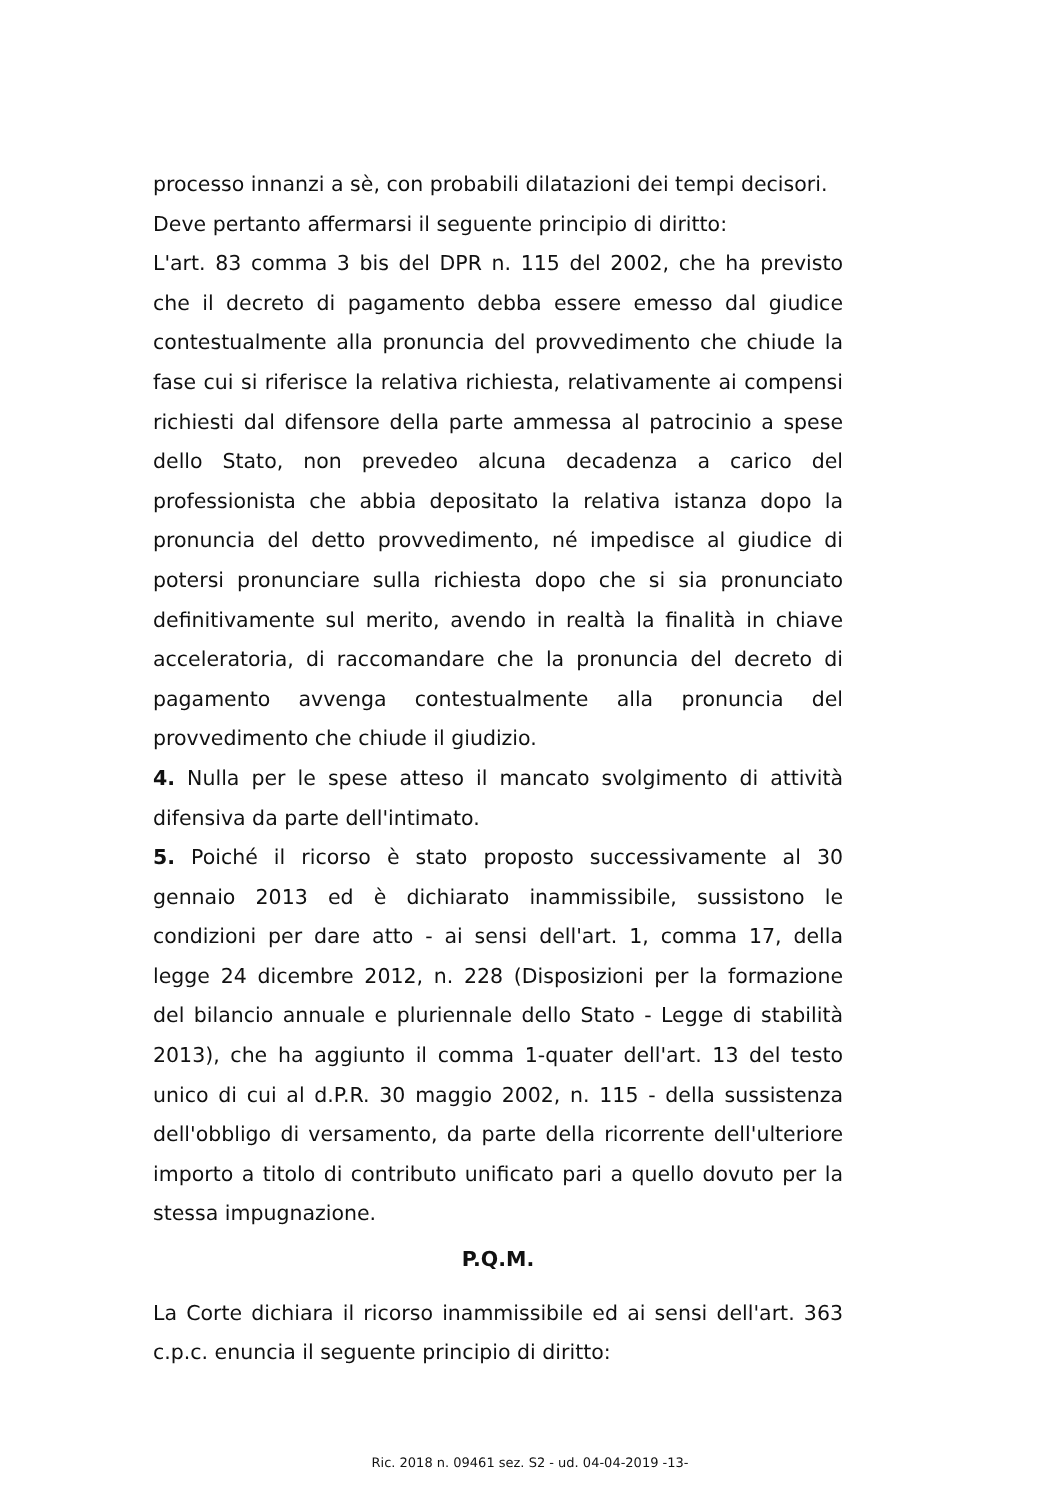processo innanzi a sè, con probabili dilatazioni dei tempi decisori.
Deve pertanto affermarsi il seguente principio di diritto:
L'art. 83 comma 3 bis del DPR n. 115 del 2002, che ha previsto che il decreto di pagamento debba essere emesso dal giudice contestualmente alla pronuncia del provvedimento che chiude la fase cui si riferisce la relativa richiesta, relativamente ai compensi richiesti dal difensore della parte ammessa al patrocinio a spese dello Stato, non prevedeo alcuna decadenza a carico del professionista che abbia depositato la relativa istanza dopo la pronuncia del detto provvedimento, né impedisce al giudice di potersi pronunciare sulla richiesta dopo che si sia pronunciato definitivamente sul merito, avendo in realtà la finalità in chiave acceleratoria, di raccomandare che la pronuncia del decreto di pagamento avvenga contestualmente alla pronuncia del provvedimento che chiude il giudizio.
4. Nulla per le spese atteso il mancato svolgimento di attività difensiva da parte dell'intimato.
5. Poiché il ricorso è stato proposto successivamente al 30 gennaio 2013 ed è dichiarato inammissibile, sussistono le condizioni per dare atto - ai sensi dell'art. 1, comma 17, della legge 24 dicembre 2012, n. 228 (Disposizioni per la formazione del bilancio annuale e pluriennale dello Stato - Legge di stabilità 2013), che ha aggiunto il comma 1-quater dell'art. 13 del testo unico di cui al d.P.R. 30 maggio 2002, n. 115 - della sussistenza dell'obbligo di versamento, da parte della ricorrente dell'ulteriore importo a titolo di contributo unificato pari a quello dovuto per la stessa impugnazione.
P.Q.M.
La Corte dichiara il ricorso inammissibile ed ai sensi dell'art. 363 c.p.c. enuncia il seguente principio di diritto:
Ric. 2018 n. 09461 sez. S2 - ud. 04-04-2019 -13-